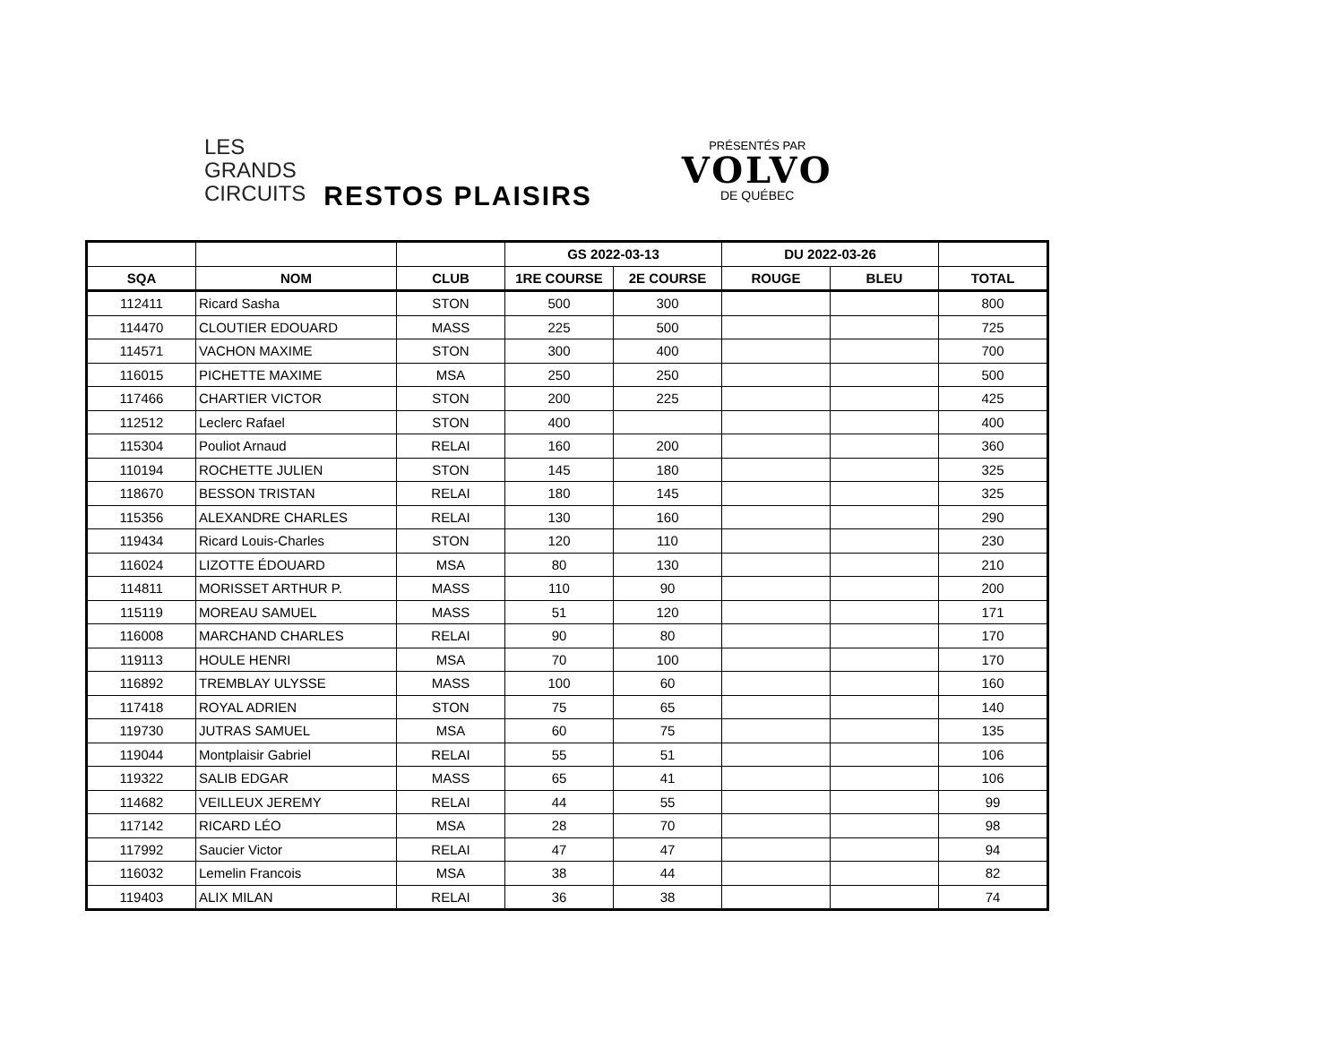LES
GRANDS
CIRCUITS
RESTOS PLAISIRS
PRÉSENTÉS PAR
VOLVO
DE QUÉBEC
| | | | GS 2022-03-13 | | DU 2022-03-26 | | |
| --- | --- | --- | --- | --- | --- | --- | --- |
| SQA | NOM | CLUB | 1RE COURSE | 2E COURSE | ROUGE | BLEU | TOTAL |
| 112411 | Ricard Sasha | STON | 500 | 300 | | | 800 |
| 114470 | CLOUTIER EDOUARD | MASS | 225 | 500 | | | 725 |
| 114571 | VACHON MAXIME | STON | 300 | 400 | | | 700 |
| 116015 | PICHETTE MAXIME | MSA | 250 | 250 | | | 500 |
| 117466 | CHARTIER VICTOR | STON | 200 | 225 | | | 425 |
| 112512 | Leclerc Rafael | STON | 400 | | | | 400 |
| 115304 | Pouliot Arnaud | RELAI | 160 | 200 | | | 360 |
| 110194 | ROCHETTE JULIEN | STON | 145 | 180 | | | 325 |
| 118670 | BESSON TRISTAN | RELAI | 180 | 145 | | | 325 |
| 115356 | ALEXANDRE CHARLES | RELAI | 130 | 160 | | | 290 |
| 119434 | Ricard Louis-Charles | STON | 120 | 110 | | | 230 |
| 116024 | LIZOTTE ÉDOUARD | MSA | 80 | 130 | | | 210 |
| 114811 | MORISSET ARTHUR P. | MASS | 110 | 90 | | | 200 |
| 115119 | MOREAU SAMUEL | MASS | 51 | 120 | | | 171 |
| 116008 | MARCHAND CHARLES | RELAI | 90 | 80 | | | 170 |
| 119113 | HOULE HENRI | MSA | 70 | 100 | | | 170 |
| 116892 | TREMBLAY ULYSSE | MASS | 100 | 60 | | | 160 |
| 117418 | ROYAL ADRIEN | STON | 75 | 65 | | | 140 |
| 119730 | JUTRAS SAMUEL | MSA | 60 | 75 | | | 135 |
| 119044 | Montplaisir Gabriel | RELAI | 55 | 51 | | | 106 |
| 119322 | SALIB EDGAR | MASS | 65 | 41 | | | 106 |
| 114682 | VEILLEUX JEREMY | RELAI | 44 | 55 | | | 99 |
| 117142 | RICARD LÉO | MSA | 28 | 70 | | | 98 |
| 117992 | Saucier Victor | RELAI | 47 | 47 | | | 94 |
| 116032 | Lemelin Francois | MSA | 38 | 44 | | | 82 |
| 119403 | ALIX MILAN | RELAI | 36 | 38 | | | 74 |